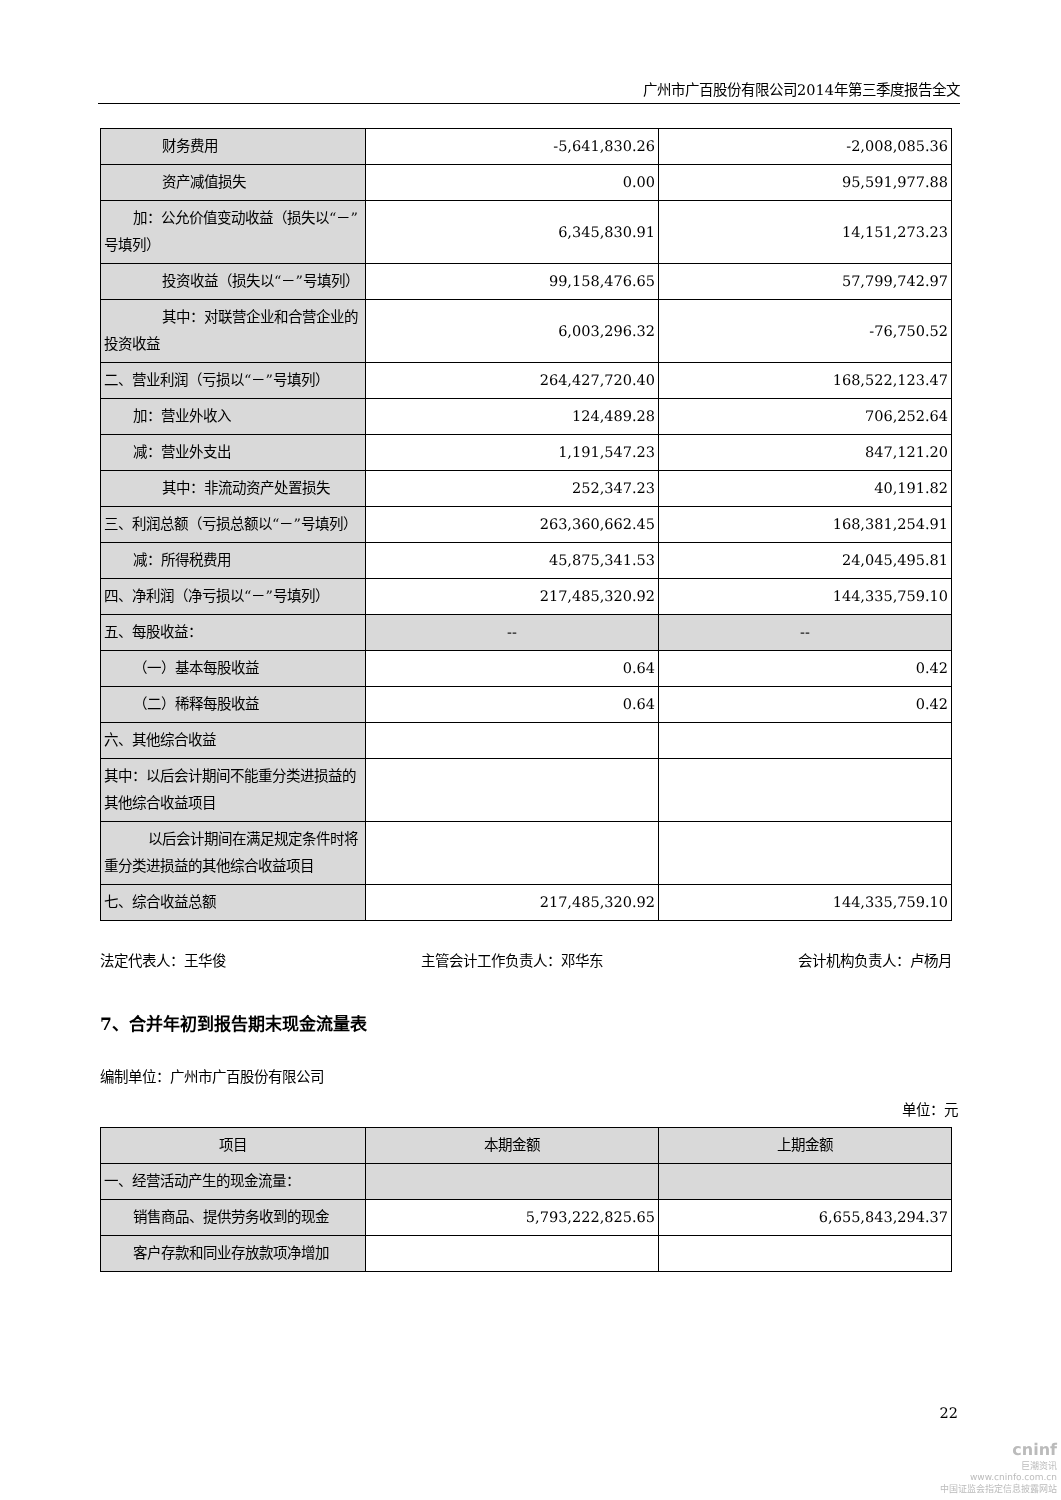广州市广百股份有限公司2014年第三季度报告全文
| 财务费用 | -5,641,830.26 | -2,008,085.36 |
| 资产减值损失 | 0.00 | 95,591,977.88 |
| 加：公允价值变动收益（损失以“－”号填列） | 6,345,830.91 | 14,151,273.23 |
| 投资收益（损失以“－”号填列） | 99,158,476.65 | 57,799,742.97 |
| 其中：对联营企业和合营企业的投资收益 | 6,003,296.32 | -76,750.52 |
| 二、营业利润（亏损以“－”号填列） | 264,427,720.40 | 168,522,123.47 |
| 加：营业外收入 | 124,489.28 | 706,252.64 |
| 减：营业外支出 | 1,191,547.23 | 847,121.20 |
| 其中：非流动资产处置损失 | 252,347.23 | 40,191.82 |
| 三、利润总额（亏损总额以“－”号填列） | 263,360,662.45 | 168,381,254.91 |
| 减：所得税费用 | 45,875,341.53 | 24,045,495.81 |
| 四、净利润（净亏损以“－”号填列） | 217,485,320.92 | 144,335,759.10 |
| 五、每股收益： | -- | -- |
| （一）基本每股收益 | 0.64 | 0.42 |
| （二）稀释每股收益 | 0.64 | 0.42 |
| 六、其他综合收益 | | |
| 其中：以后会计期间不能重分类进损益的其他综合收益项目 | | |
| 以后会计期间在满足规定条件时将重分类进损益的其他综合收益项目 | | |
| 七、综合收益总额 | 217,485,320.92 | 144,335,759.10 |
法定代表人：王华俊 主管会计工作负责人：邓华东 会计机构负责人：卢杨月
7、合并年初到报告期末现金流量表
编制单位：广州市广百股份有限公司
单位：元
| 项目 | 本期金额 | 上期金额 |
| 一、经营活动产生的现金流量： | | |
| 销售商品、提供劳务收到的现金 | 5,793,222,825.65 | 6,655,843,294.37 |
| 客户存款和同业存放款项净增加 | | |
22
cninf
巨潮资讯
www.cninfo.com.cn
中国证监会指定信息披露网站